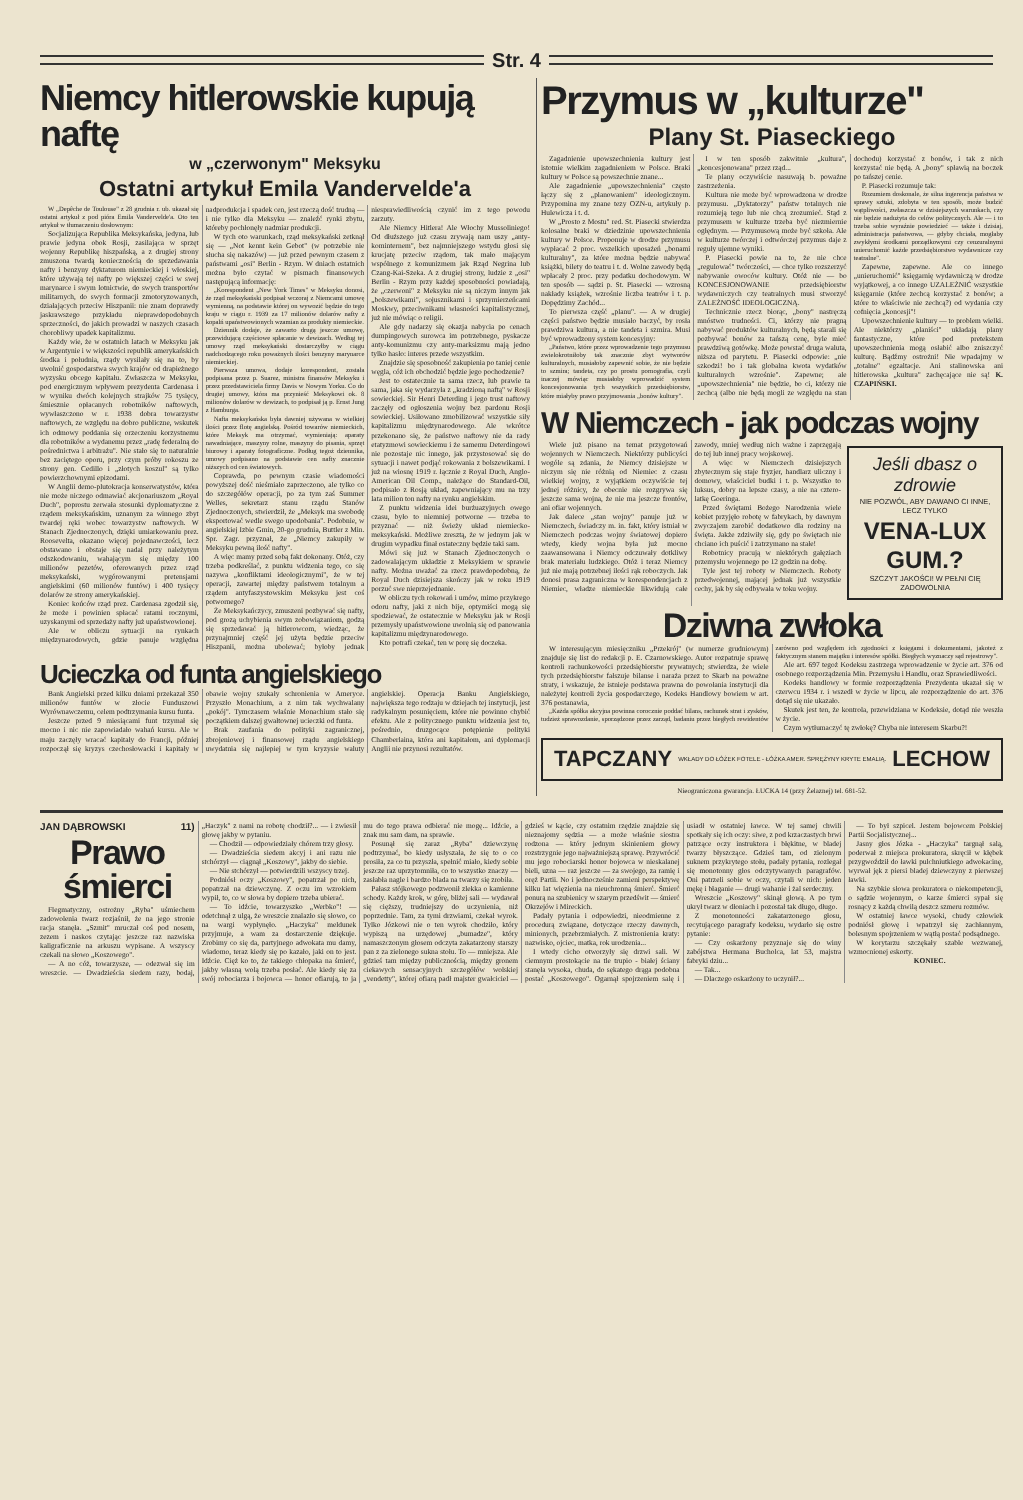Str. 4
Niemcy hitlerowskie kupują naftę
w „czerwonym" Meksyku
Ostatni artykuł Emila Vandervelde'a
W „Depêche de Toulouse" z 28 grudnia r. ub. ukazał się ostatni artykuł z pod pióra Emila Vandervelde'a. Oto ten artykuł w tłumaczeniu dosłownym:
Socjalizująca Republika Meksykańska, jedyna, lub prawie jedyna obok Rosji, zasilająca w sprzęt wojenny Republikę hiszpańską, a z drugiej strony zmuszona twardą koniecznością do sprzedawania nafty i benzyny dyktaturom niemieckiej i włoskiej, które używają tej nafty po większej części w swej marynarce i swym lotnictwie, do swych transportów militarnych, do swych formacji zmotoryzowanych, działających przeciw Hiszpanii: nie znam doprawdy jaskrawszego przykładu nieprawdopodobnych sprzeczności, do jakich prowadzi w naszych czasach chorobliwy upadek kapitalizmu.
Każdy wie, że w ostatnich latach w Meksyku jak w Argentynie i w większości republik amerykańskich środka i południa, rządy wysilały się na to, by uwolnić gospodarstwa swych krajów od drapieżnego wyzysku obcego kapitału. Zwłaszcza w Meksyku, pod energicznym wpływem prezydenta Cardenasa i w wyniku dwóch kolejnych strajków 75 tysięcy, śmiesznie opłacanych robotników naftowych, wywłaszczono w r. 1938 dobra towarzystw naftowych, ze względu na dobro publiczne, wskutek ich odmowy poddania się orzeczeniu korzystnemu dla robotników a wydanemu przez „radę federalną do pośrednictwa i arbitrażu". Nie stało się to naturalnie bez zaciętego oporu, przy czym próby rokoszu ze strony gen. Cedillo i „złotych koszul" są tylko powierzchownymi epizodami.
W Anglii demo-plutokracja konserwatystów, która nie może niczego odmawiać akcjonariuszom „Royal Duch", poprostu zerwała stosunki dyplomatyczne z rządem meksykańskim, uznanym za winnego zbyt twardej ręki wobec towarzystw naftowych. W Stanach Zjednoczonych, dzięki umiarkowaniu prez. Roosevelta, okazano więcej pojednawczości, lecz obstawano i obstaje się nadal przy należytym odszkodowaniu, wahającym się między 100 milionów pezetów, oferowanych przez rząd meksykański, wygórowanymi pretensjami angielskimi (60 milionów funtów) i 400 tysięcy dolarów ze strony amerykańskiej.
Koniec końców rząd prez. Cardenasa zgodził się, że może i powinien spłacać ratami rocznymi, uzyskanymi od sprzedaży nafty już upaństwowionej.
Ale w obliczu sytuacji na rynkach międzynarodowych, gdzie panuje względna nadprodukcja i spadek cen, jest rzeczą dość trudną — i nie tylko dla Meksyku — znaleźć rynki zbytu, któreby pochłonęły nadmiar produkcji.
W tych oto warunkach, rząd meksykański zetknął się — „Not kennt kein Gebot" (w potrzebie nie słucha się nakazów) — już przed pewnym czasem z państwami „osi" Berlin - Rzym. W dniach ostatnich można było czytać w pismach finansowych następującą informację:
„Korespondent „New York Times" w Meksyku donosi, że rząd meksykański podpisał wczoraj z Niemcami umowę wymienną, na podstawie której on wywozić będzie do tego kraju w ciągu r. 1939 za 17 milionów dolarów nafty z kopalń upaństwowionych wzamian za produkty niemieckie.
Dziennik dodaje, że zawarto drugą jeszcze umowę, przewidującą częściowe spłacanie w dewizach. Według tej umowy rząd meksykański dostarczyłby w ciągu nadchodzącego roku poważnych ilości benzyny marynarce niemieckiej.
Pierwsza umowa, dodaje korespondent, została podpisana przez p. Suarez, ministra finansów Meksyku i przez przedstawiciela firmy Davis w Nowym Yorku. Co do drugiej umowy, która ma przynieść Meksykowi ok. 8 milionów dolarów w dewizach, to podpisał ją p. Ernst Jung z Hamburga.
Nafta meksykańska była dawniej używana w wielkiej ilości przez flotę angielską. Pośród towarów niemieckich, które Meksyk ma otrzymać, wymieniają: aparaty nawadniające, maszyny rolne, maszyny do pisania, sprzęt biurowy i aparaty fotograficzne. Podług tegoż dziennika, umowy podpisano na podstawie cen nafty znacznie niższych od cen światowych.
Coprawda, po pewnym czasie wiadomości powyższej dość nieśmiało zaprzeczono, ale tylko co do szczegółów operacji, po za tym zaś Summer Welles, sekretarz stanu rządu Stanów Zjednoczonych, stwierdził, że „Meksyk ma swobodę eksportować wedle swego upodobania". Podobnie, w angielskiej Izbie Gmin, 20-go grudnia, Buttler z Min. Spr. Zagr. przyznał, że „Niemcy zakupiły w Meksyku pewną ilość nafty".
A więc mamy przed sobą fakt dokonany. Otóż, czy trzeba podkreślać, z punktu widzenia tego, co się nazywa „konfliktami ideologicznymi", że w tej operacji, zawartej między państwem totalnym a rządem antyfaszystowskim Meksyku jest coś potwornego?
Że Meksykańczycy, zmuszeni pozbywać się nafty, pod grozą uchybienia swym zobowiązaniom, godzą się sprzedawać ją hitlerowcom, wiedząc, że przynajmniej część jej użyta będzie przeciw Hiszpanii, można ubolewać; byłoby jednak niesprawiedliwością czynić im z tego powodu zarzuty.
Ale Niemcy Hitlera! Ale Włochy Mussoliniego! Od dłuższego już czasu zrywają nam uszy „anty-kominternem", bez najmniejszego wstydu głosi się krucjatę przeciw rządom, tak mało mającym wspólnego z komunizmem jak Rząd Negrina lub Czang-Kai-Szeka. A z drugiej strony, ludzie z „osi" Berlin - Rzym przy każdej sposobności powiadają, że „czerwoni" z Meksyku nie są niczym innym jak „bolszewikami", sojusznikami i sprzymierzeńcami Moskwy, przeciwnikami własności kapitalistycznej, już nie mówiąc o religii.
Ale gdy nadarzy się okazja nabycia po cenach dumpingowych surowca im potrzebnego, pyskacze anty-komunizmu czy anty-marksizmu mają jedno tylko hasło: interes przede wszystkim.
Znajdzie się sposobność zakupienia po taniej cenie węgla, cóż ich obchodzić będzie jego pochodzenie?
Jest to ostatecznie ta sama rzecz, lub prawie ta sama, jaka się wydarzyła z „kradzioną naftą" w Rosji sowieckiej. Sir Henri Deterding i jego trust naftowy zaczęły od ogłoszenia wojny bez pardonu Rosji sowieckiej. Usiłowano zmobilizować wszystkie siły kapitalizmu międzynarodowego. Ale wkrótce przekonano się, że państwo naftowy nie da rady etatyzmowi sowieckiemu i że samemu Deterdingowi nie pozostaje nic innego, jak przystosować się do sytuacji i nawet podjąć rokowania z bolszewikami. I już na wiosnę 1919 r. łącznie z Royal Duch, Anglo-American Oil Comp., należące do Standard-Oil, podpisało z Rosją układ, zapewniający mu na trzy lata milion ton nafty na rynku angielskim.
Z punktu widzenia idei burżuazyjnych owego czasu, było to niemniej potworne — trzeba to przyznać — niż świeży układ niemiecko-meksykański. Możliwe zresztą, że w jednym jak w drugim wypadku finał ostateczny będzie taki sam.
Mówi się już w Stanach Zjednoczonych o zadowalającym układzie z Meksykiem w sprawie nafty. Można uważać za rzecz prawdopodobną, że Royal Duch dzisiejsza skończy jak w roku 1919 porzuć swe nieprzejednanie.
W obliczu tych rokowań i umów, mimo przykrego odoru nafty, jaki z nich bije, optymiści mogą się spodziewać, że ostatecznie w Meksyku jak w Rosji przemysły upaństwowione uwolnią się od panowania kapitalizmu międzynarodowego.
Kto potrafi czekać, ten w porę się doczeka.
Ucieczka od funta angielskiego
Bank Angielski przed kilku dniami przekazał 350 milionów funtów w złocie Funduszowi Wyrównawczemu, celem podtrzymania kursu funta.
Jeszcze przed 9 miesiącami funt trzymał się mocno i nic nie zapowiadało wahań kursu. Ale w maju zaczęły wracać kapitały do Francji, później rozpoczął się kryzys czechosłowacki i kapitały w obawie wojny szukały schronienia w Ameryce. Przyszło Monachium, a z nim tak wychwalany „pokój". Tymczasem właśnie Monachium stało się początkiem dalszej gwałtownej ucieczki od funta.
Brak zaufania do polityki zagranicznej, zbrojeniowej i finansowej rządu angielskiego uwydatnia się najlepiej w tym kryzysie waluty angielskiej. Operacja Banku Angielskiego, największa tego rodzaju w dziejach tej instytucji, jest radykalnym posunięciem, które nie powinno chybić efektu. Ale z politycznego punktu widzenia jest to, pośrednio, druzgocące potępienie polityki Chamberlaina, która ani kapitałom, ani dyplomacji Anglii nie przynosi rezultatów.
Przymus w „kulturze"
Plany St. Piaseckiego
Zagadnienie upowszechnienia kultury jest istotnie wielkim zagadnieniem w Polsce. Braki kultury w Polsce są powszechnie znane...
Ale zagadnienie „upowszechnienia" często łączy się z „planowaniem" ideologicznym. Przypomina my znane tezy OZN-u, artykuły p. Hulewicza i t. d.
W „Prosto z Mostu" red. St. Piasecki stwierdza kolosalne braki w dziedzinie upowszechnienia kultury w Polsce. Proponuje w drodze przymusu wypłacać 2 proc. wszelkich uposażeń „bonami kulturalny", za które można będzie nabywać książki, bilety do teatru i t. d. Wolne zawody będą wpłacały 2 proc. przy podatku dochodowym. W ten sposób — sądzi p. St. Piasecki — wzrosną nakłady książek, wzrośnie liczba teatrów i t. p. Dopędzimy Zachód...
To pierwsza część „planu". — A w drugiej części państwo będzie musiało baczyć, by rosła prawdziwa kultura, a nie tandeta i szmira. Musi być wprowadzony system koncesyjny:
„Państwo, które przez wprowadzenie tego przymusu zwielokrotniłoby tak znacznie zbyt wytworów kulturalnych, musiałoby zapewnić sobie, że nie będzie to szmira; tandeta, czy po prostu pornografia, czyli inaczej mówiąc musiałoby wprowadzić system koncesjonowania tych wszystkich przedsiębiorstw, które miałyby prawo przyjmowania „bonów kultury".
I w ten sposób zakwitnie „kultura", „koncesjonowana" przez rząd...
Te plany oczywiście nasuwają b. poważne zastrzeżenia.
Kultura nie może być wprowadzona w drodze przymusu. „Dyktatorzy" państw totalnych nie rozumieją tego lub nie chcą zrozumieć. Stąd z przymusem w kulturze trzeba być niezmiernie ogłędnym. — Przymusową może być szkoła. Ale w kulturze twórczej i odtwórczej przymus daje z reguły ujemne wyniki.
P. Piasecki powie na to, że nie chce „regulować" twórczości, — chce tylko rozszerzyć nabywanie owoców kultury. Otóż nie — bo KONCESJONOWANIE przedsiębiorstw wydawniczych czy teatralnych musi stworzyć ZALEŻNOŚĆ IDEOLOGICZNĄ.
Technicznie rzecz biorąc, „bony" nastręczą mnóstwo trudności. Ci, którzy nie pragną nabywać produktów kulturalnych, będą starali się pozbywać bonów za tańszą cenę, byle mieć prawdziwą gotówkę. Może powstać druga waluta, niższa od parytetu. P. Piasecki odpowie: „nie szkodzi! bo i tak globalna kwota wydatków kulturalnych wzrośnie". Zapewne; ale „upowszechnienia" nie będzie, bo ci, którzy nie zechcą (albo nie będą mogli ze względu na stan dochodu) korzystać z bonów, i tak z nich korzystać nie będą. A „bony" spławią na boczek po tańszej cenie.
P. Piasecki rozumuje tak:
Rozumiem doskonale, że silna ingerencja państwa w sprawy sztuki, zdobyta w ten sposób, może budzić wątpliwości, zwłaszcza w dzisiejszych warunkach, czy nie będzie nadużyta do celów politycznych. Ale — i to trzeba sobie wyraźnie powiedzieć — także i dzisiaj, administracja państwowa, — gdyby chciała, mogłaby zwykłymi środkami porządkowymi czy cenzuralnymi unieruchomić każde przedsiębiorstwo wydawnicze czy teatralne".
Zapewne, zapewne. Ale co innego „unieruchomić" księgarnię wydawniczą w drodze wyjątkowej, a co innego UZALEŻNIĆ wszystkie księgarnie (które zechcą korzystać z bonów; a które to właściwie nie zechcą?) od wydania czy cofnięcia „koncesji"!
Upowszechnienie kultury — to problem wielki. Ale niektórzy „planiści" układają plany fantastyczne, które pod pretekstem upowszechnienia mogą osłabić albo zniszczyć kulturę. Bądźmy ostrożni! Nie wpadajmy w „totalne" egzaltacje. Ani stalinowska ani hitlerowska „kultura" zachęcające nie są! K. CZAPIŃSKI.
W Niemczech - jak podczas wojny
Wiele już pisano na temat przygotowań wojennych w Niemczech. Niektórzy publicyści wogóle są zdania, że Niemcy dzisiejsze w niczym się nie różnią od Niemiec z czasu wielkiej wojny, z wyjątkiem oczywiście tej jednej różnicy, że obecnie nie rozgrywa się jeszcze sama wojna, że nie ma jeszcze frontów, ani ofiar wojennych.
Jak dalece „stan wojny" panuje już w Niemczech, świadczy m. in. fakt, który istniał w Niemczech podczas wojny światowej dopiero wtedy, kiedy wojna była już mocno zaawansowana i Niemcy odczuwały dotkliwy brak materiału ludzkiego. Otóż i teraz Niemcy już nie mają potrzebnej ilości rąk roboczych. Jak donosi prasa zagraniczna w korespondencjach z Niemiec, władze niemieckie likwidują całe zawody, mniej według nich ważne i zaprzęgają do tej lub innej pracy wojskowej.
A więc w Niemczech dzisiejszych zbytecznym się staje fryzjer, handlarz uliczny i domowy, właściciel budki i t. p. Wszystko to luksus, dobry na lepsze czasy, a nie na cztero-latkę Goeringa.
Przed świętami Bożego Narodzenia wiele kobiet przyjęło robotę w fabrykach, by dawnym zwyczajem zarobić dodatkowo dla rodziny na święta. Jakże zdziwiły się, gdy po świętach nie chciano ich puścić i zatrzymano na stałe!
Robotnicy pracują w niektórych gałęziach przemysłu wojennego po 12 godzin na dobę.
Tyle jest tej roboty w Niemczech. Roboty przedwojennej, mającej jednak już wszystkie cechy, jak by się odbywała w toku wojny.
Jeśli dbasz o zdrowie
NIE POZWÓL, ABY DAWANO CI INNE, LECZ TYLKO
VENA-LUX GUM.?
SZCZYT JAKOŚCI! W PEŁNI CIĘ ZADOWOLNIA
Dziwna zwłoka
W interesującym miesięczniku „Przekrój" (w numerze grudniowym) znajduje się list do redakcji p. E. Czarnowskiego. Autor rozpatruje sprawę kontroli rachunkowości przedsiębiorstw prywatnych; stwierdza, że wiele tych przedsiębiorstw fałszuje bilanse i naraża przez to Skarb na poważne straty, i wskazuje, że istnieje podstawa prawna do powołania instytucji dla należytej kontroli życia gospodarczego, Kodeks Handlowy bowiem w art. 376 postanawia,
„Każda spółka akcyjna powinna corocznie poddać bilans, rachunek strat i zysków, tudzież sprawozdanie, sporządzone przez zarząd, badaniu przez biegłych rewidentów zarówno pod względem ich zgodności z księgami i dokumentami, jakoteż z faktycznym stanem majątku i interesów spółki. Biegłych wyznaczy sąd rejestrowy".
Ale art. 697 tegoż Kodeksu zastrzega wprowadzenie w życie art. 376 od osobnego rozporządzenia Min. Przemysłu i Handlu, oraz Sprawiedliwości.
Kodeks handlowy w formie rozporządzenia Prezydenta ukazał się w czerwcu 1934 r. i wszedł w życie w lipcu, ale rozporządzenie do art. 376 dotąd się nie ukazało.
Skutek jest ten, że kontrola, przewidziana w Kodeksie, dotąd nie weszła w życie.
Czym wytłumaczyć tę zwłokę? Chyba nie interesem Skarbu?!
TAPCZANY WKŁADY DO ŁÓŻEK FOTELE - ŁÓŻKA AMER. SPRĘŻYNY KRYTE EMALIĄ. LECHOW
Nieograniczona gwarancja. ŁUCKA 14 (przy Żelaznej) tel. 681-52.
JAN DĄBROWSKI 11)
Prawo śmierci
Flegmatyczny, ostrożny „Ryba" uśmiechem zadowolenia twarz rozjaśnił, że na jego stronie racja stanęła. „Szmit" mruczał coś pod nosem, zezem i naskos czytając jeszcze raz nazwiska kaligraficznie na arkuszu wypisane. A wszyscy czekali na słowo „Koszowego".
— A no cóż, towarzysze, — odezwał się im wreszcie. — Dwadzieścia siedem razy, bodaj, „Haczyk" z nami na robotę chodził?... — i zwiesił głowę jakby w pytaniu.
— Chodził — odpowiedziały chórem trzy głosy.
— Dwadzieścia siedem akcyj i ani razu nie stchórzył — ciągnął „Koszowy", jakby do siebie.
— Nie stchórzył — potwierdzili wszyscy trzej.
Podniósł oczy „Koszowy", popatrzał po nich, popatrzał na dziewczynę. Z oczu im wzrokiem wypił, to, co w słowa by dopiero trzeba ubierać.
— To idźcie, towarzyszko „Werbko"! — odetchnął z ulgą, że wreszcie znalazło się słowo, co na wargi wypłynęło. „Haczyka" meldunek przyjmuje, a wam za dostarczenie dziękuje. Zrobimy co się da, partyjnego adwokata mu damy, wiadomo, teraz kiedy się po kazało, jaki on to jest. Idźcie. Cięż ko to, że takiego chłopaka na śmierć, jakby własną wolą trzeba posłać. Ale kiedy się za swój robociarza i bojowca — honor ofiarują, to ja mu do tego prawa odbierać nie mogę... Idźcie, a znak mu sam dam, na sprawie.
Posunął się zaraz „Ryba" dziewczynę podtrzymać, bo kiedy usłyszała, że się to o co prosiła, za co tu przyszła, spełnić miało, kiedy sobie jeszcze raz uprzytomniła, co to wszystko znaczy — zasłabła nagle i bardzo blada na twarzy się zrobiła.
Pałasz stójkowego podzwonił zlekka o kamienne schody. Każdy krok, w górę, bliżej sali — wydawał się cięższy, trudniejszy do uczynienia, niż poprzednie. Tam, za tymi drzwiami, czekał wyrok. Tylko Józkowi nie o ten wyrok chodziło, który wypiszą na urzędowej „bumadze", który namaszczonym głosem odczyta zakatarzony starszy pan z za zielonego sukna stołu. To — mniejsza. Ale gdzieś tam między publicznością, między gronem ciekawych sensacyjnych szczegółów wolskiej „vendetty", której ofiarą padł majster gwałciciel — gdzieś w kącie, czy ostatnim rzędzie znajdzie się nieznajomy sędzia — a może właśnie siostra rodzona — który jednym skinieniem głowy rozstrzygnie jego najważniejszą sprawę. Przywrócić mu jego robociarski honor bojowca w nieskalanej bieli, uzna — raz jeszcze — za swojego, za ramię i oręż Partii. No i jednocześnie zamieni perspektywę kilku lat więzienia na nieuchronną śmierć. Śmierć ponurą na szubienicy w szarym przedświt — śmierć Okrzejów i Mireckich.
Padały pytania i odpowiedzi, nieodmienne z procedurą związane, dotyczące rzeczy dawnych, minionych, przebrzmiałych. Z mistronienia kraty: nazwisko, ojciec, matka, rok urodzenia...
I wtedy cicho otworzyły się drzwi sali. W ciemnym prostokącie na tle trupio - białej ściany stanęła wysoka, chuda, do sękatego drąga podobna postać „Koszowego". Ogarnął spojrzeniem salę i usiadł w ostatniej ławce. W tej samej chwili spotkały się ich oczy: siwe, z pod krzaczastych brwi patrzące oczy instruktora i błękitne, w bladej twarzy błyszczące. Gdzieś tam, od zielonym suknem przykrytego stołu, padały pytania, rozlegał się monotonny głos odczytywanych paragrafów. Oni patrzeli sobie w oczy, czytali w nich: jeden mękę i błaganie — drugi wahanie i żal serdeczny.
Wreszcie „Koszowy" skinął głową. A po tym ukrył twarz w dłoniach i pozostał tak długo, długo.
Z monotonności zakatarzonego głosu, recytującego paragrafy kodeksu, wydarło się ostre pytanie:
— Czy oskarżony przyznaje się do winy zabójstwa Hermana Bucholca, lat 53, majstra fabryki dziu...
— Tak...
— Dlaczego oskarżony to uczynił?...
— To był szpicel. Jestem bojowcem Polskiej Partii Socjalistycznej...
Jasny głos Józka - „Haczyka" targnął salą, poderwał z miejsca prokuratora, skręcił w kłębek przygwoździł do ławki pulchniutkiego adwokacinę, wyrwał jęk z piersi bladej dziewczyny z pierwszej ławki.
Na szybkie słowa prokuratora o niekompetencji, o sądzie wojennym, o karze śmierci sypał się rosnący z każdą chwilą deszcz szmeru rozmów.
W ostatniej ławce wysoki, chudy człowiek podniósł głowę i wpatrzył się zachłannym, bolesnym spojrzeniem w wątłą postać podsądnego.
W korytarzu szczękały szable wezwanej, wzmocnionej eskorty.
KONIEC.